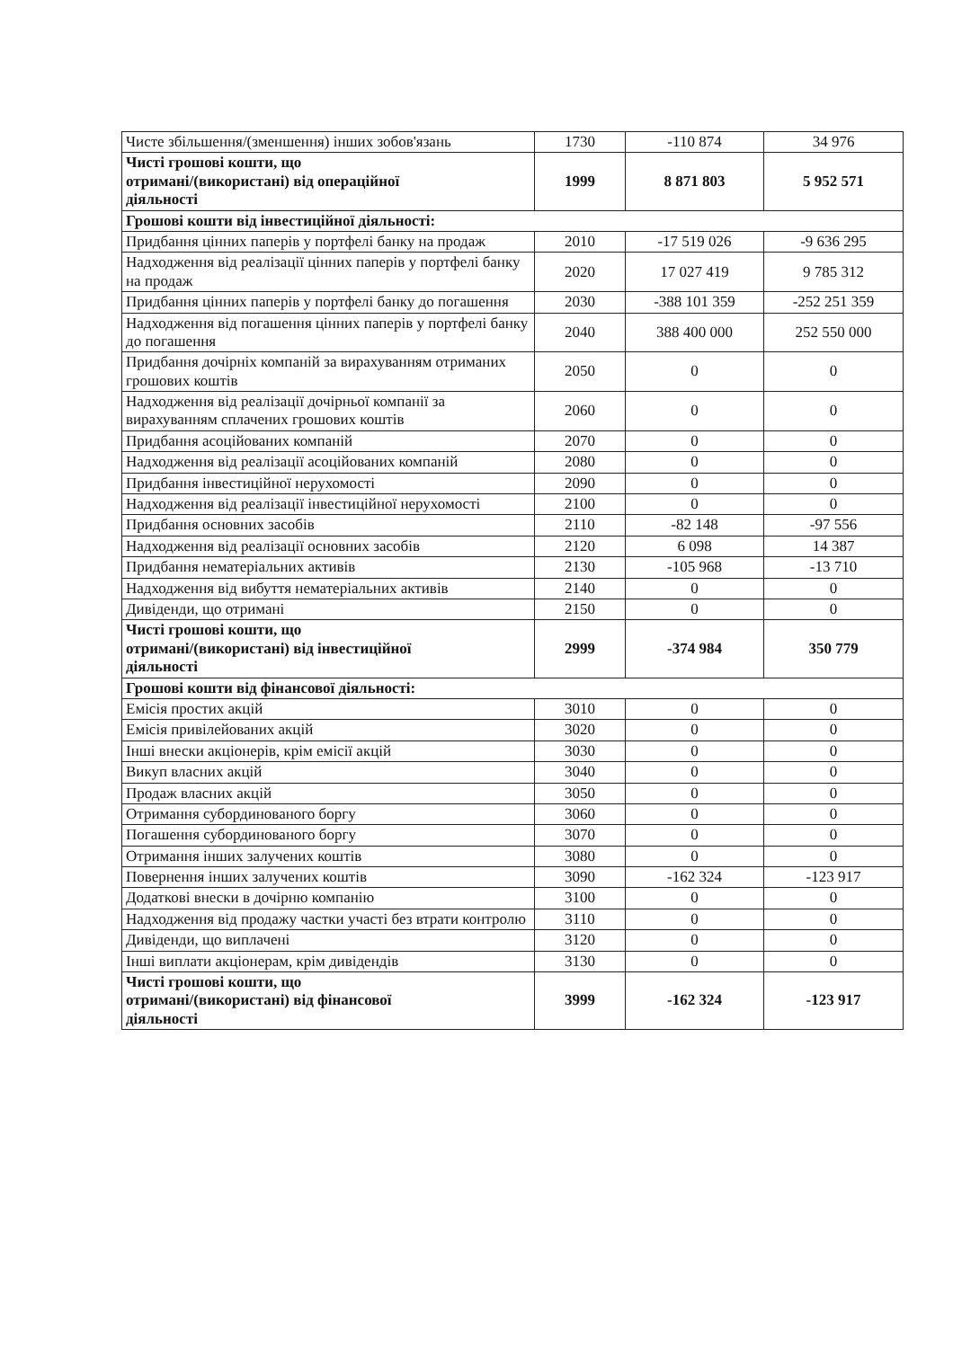| Чисте збільшення/(зменшення) інших зобов'язань | 1730 | -110 874 | 34 976 |
| Чисті грошові кошти, що отримані/(використані) від операційної діяльності | 1999 | 8 871 803 | 5 952 571 |
| Грошові кошти від інвестиційної діяльності: | | | |
| Придбання цінних паперів у портфелі банку на продаж | 2010 | -17 519 026 | -9 636 295 |
| Надходження від реалізації цінних паперів у портфелі банку на продаж | 2020 | 17 027 419 | 9 785 312 |
| Придбання цінних паперів у портфелі банку до погашення | 2030 | -388 101 359 | -252 251 359 |
| Надходження від погашення цінних паперів у портфелі банку до погашення | 2040 | 388 400 000 | 252 550 000 |
| Придбання дочірніх компаній за вирахуванням отриманих грошових коштів | 2050 | 0 | 0 |
| Надходження від реалізації дочірньої компанії за вирахуванням сплачених грошових коштів | 2060 | 0 | 0 |
| Придбання асоційованих компаній | 2070 | 0 | 0 |
| Надходження від реалізації асоційованих компаній | 2080 | 0 | 0 |
| Придбання інвестиційної нерухомості | 2090 | 0 | 0 |
| Надходження від реалізації інвестиційної нерухомості | 2100 | 0 | 0 |
| Придбання основних засобів | 2110 | -82 148 | -97 556 |
| Надходження від реалізації основних засобів | 2120 | 6 098 | 14 387 |
| Придбання нематеріальних активів | 2130 | -105 968 | -13 710 |
| Надходження від вибуття нематеріальних активів | 2140 | 0 | 0 |
| Дивіденди, що отримані | 2150 | 0 | 0 |
| Чисті грошові кошти, що отримані/(використані) від інвестиційної діяльності | 2999 | -374 984 | 350 779 |
| Грошові кошти від фінансової діяльності: | | | |
| Емісія простих акцій | 3010 | 0 | 0 |
| Емісія привілейованих акцій | 3020 | 0 | 0 |
| Інші внески акціонерів, крім емісії акцій | 3030 | 0 | 0 |
| Викуп власних акцій | 3040 | 0 | 0 |
| Продаж власних акцій | 3050 | 0 | 0 |
| Отримання субординованого боргу | 3060 | 0 | 0 |
| Погашення субординованого боргу | 3070 | 0 | 0 |
| Отримання інших залучених коштів | 3080 | 0 | 0 |
| Повернення інших залучених коштів | 3090 | -162 324 | -123 917 |
| Додаткові внески в дочірню компанію | 3100 | 0 | 0 |
| Надходження від продажу частки участі без втрати контролю | 3110 | 0 | 0 |
| Дивіденди, що виплачені | 3120 | 0 | 0 |
| Інші виплати акціонерам, крім дивідендів | 3130 | 0 | 0 |
| Чисті грошові кошти, що отримані/(використані) від фінансової діяльності | 3999 | -162 324 | -123 917 |